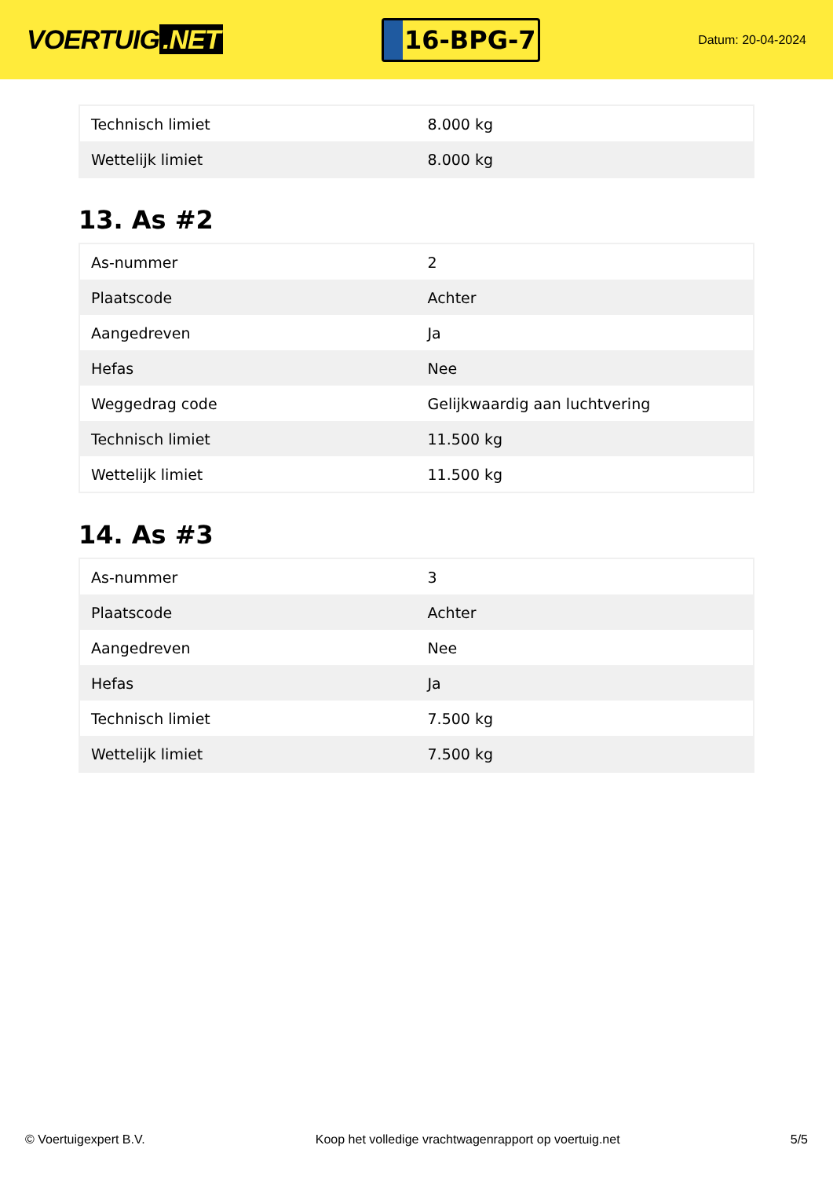VOERTUIG.NET
16-BPG-7
Datum: 20-04-2024
| Technisch limiet | 8.000 kg |
| Wettelijk limiet | 8.000 kg |
13. As #2
| As-nummer | 2 |
| Plaatscode | Achter |
| Aangedreven | Ja |
| Hefas | Nee |
| Weggedrag code | Gelijkwaardig aan luchtvering |
| Technisch limiet | 11.500 kg |
| Wettelijk limiet | 11.500 kg |
14. As #3
| As-nummer | 3 |
| Plaatscode | Achter |
| Aangedreven | Nee |
| Hefas | Ja |
| Technisch limiet | 7.500 kg |
| Wettelijk limiet | 7.500 kg |
© Voertuigexpert B.V. Koop het volledige vrachtwagenrapport op voertuig.net 5/5